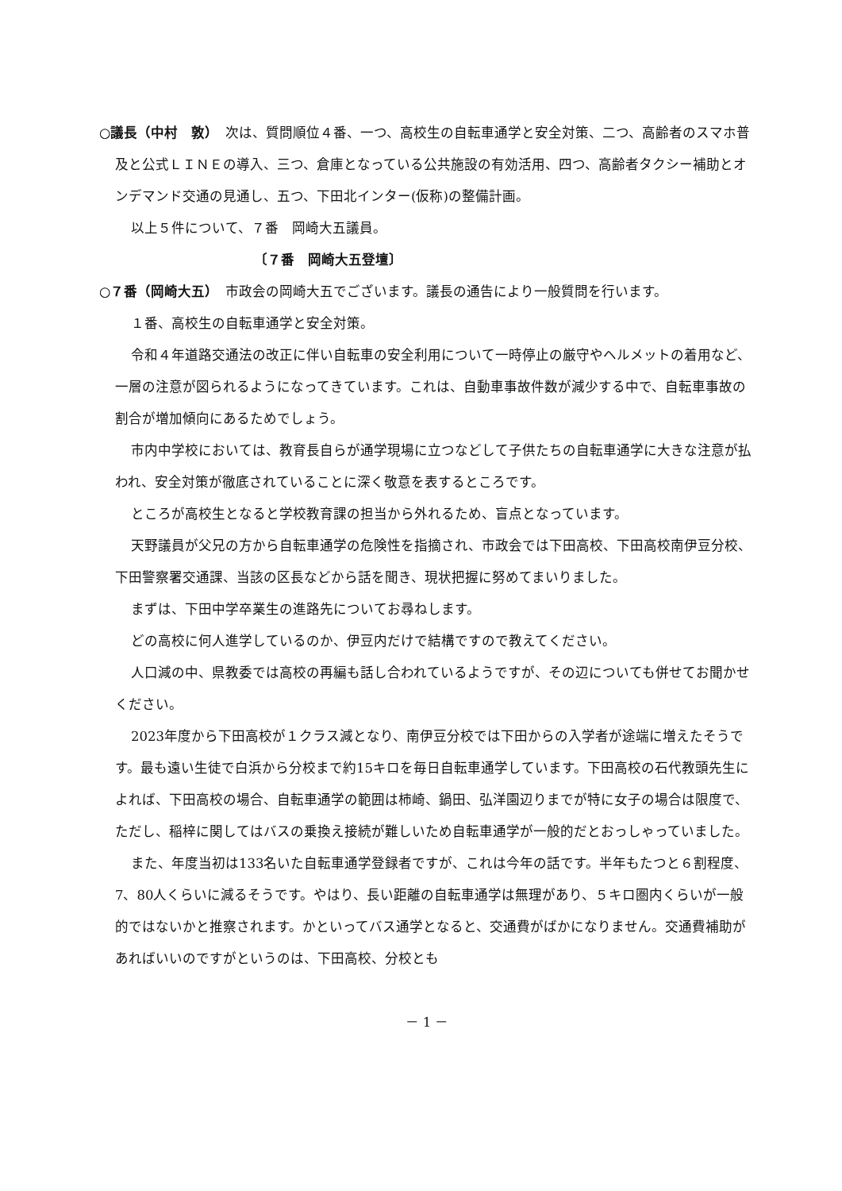○議長（中村　敦）　次は、質問順位４番、一つ、高校生の自転車通学と安全対策、二つ、高齢者のスマホ普及と公式ＬＩＮＥの導入、三つ、倉庫となっている公共施設の有効活用、四つ、高齢者タクシー補助とオンデマンド交通の見通し、五つ、下田北インター(仮称)の整備計画。
以上５件について、７番　岡崎大五議員。
〔７番　岡崎大五登壇〕
○７番（岡崎大五）　市政会の岡崎大五でございます。議長の通告により一般質問を行います。
１番、高校生の自転車通学と安全対策。
令和４年道路交通法の改正に伴い自転車の安全利用について一時停止の厳守やヘルメットの着用など、一層の注意が図られるようになってきています。これは、自動車事故件数が減少する中で、自転車事故の割合が増加傾向にあるためでしょう。
市内中学校においては、教育長自らが通学現場に立つなどして子供たちの自転車通学に大きな注意が払われ、安全対策が徹底されていることに深く敬意を表するところです。
ところが高校生となると学校教育課の担当から外れるため、盲点となっています。
天野議員が父兄の方から自転車通学の危険性を指摘され、市政会では下田高校、下田高校南伊豆分校、下田警察署交通課、当該の区長などから話を聞き、現状把握に努めてまいりました。
まずは、下田中学卒業生の進路先についてお尋ねします。
どの高校に何人進学しているのか、伊豆内だけで結構ですので教えてください。
人口減の中、県教委では高校の再編も話し合われているようですが、その辺についても併せてお聞かせください。
2023年度から下田高校が１クラス減となり、南伊豆分校では下田からの入学者が途端に増えたそうです。最も遠い生徒で白浜から分校まで約15キロを毎日自転車通学しています。下田高校の石代教頭先生によれば、下田高校の場合、自転車通学の範囲は柿崎、鍋田、弘洋園辺りまでが特に女子の場合は限度で、ただし、稲梓に関してはバスの乗換え接続が難しいため自転車通学が一般的だとおっしゃっていました。
また、年度当初は133名いた自転車通学登録者ですが、これは今年の話です。半年もたつと６割程度、7、80人くらいに減るそうです。やはり、長い距離の自転車通学は無理があり、５キロ圏内くらいが一般的ではないかと推察されます。かといってバス通学となると、交通費がばかになりません。交通費補助があればいいのですがというのは、下田高校、分校とも
－ 1 －